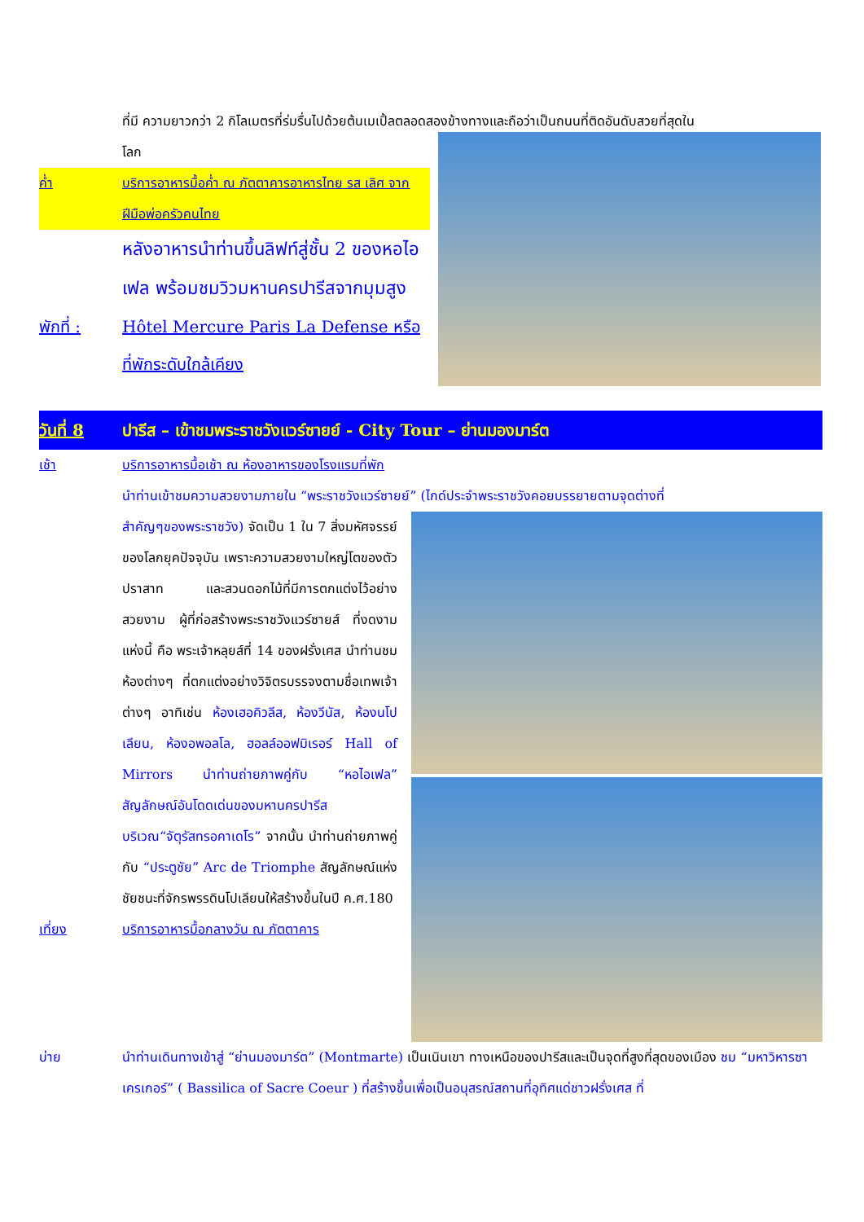ที่มี ความยาวกว่า 2 กิโลเมตรที่ร่มรื่นไปด้วยต้นเมเปิ้ลตลอดสองข้างทางและถือว่าเป็นถนนที่ติดอันดับสวยที่สุดใน
โลก
ค่ำ บริการอาหารมื้อค่ำ ณ ภัตตาคารอาหารไทย รส เลิศ จากฝีมือพ่อครัวคนไทย
หลังอาหารนำท่านขึ้นลิฟท์สู่ชั้น 2 ของหอไอเฟล พร้อมชมวิวมหานครปารีสจากมุมสูง
พักที่ : Hôtel Mercure Paris La Defense หรือที่พักระดับใกล้เคียง
วันที่ 8 ปารีส – เข้าชมพระราชวังแวร์ซายย์ - City Tour – ย่านมองมาร์ต
เช้า บริการอาหารมื้อเช้า ณ ห้องอาหารของโรงแรมที่พัก
นำท่านเข้าชมความสวยงามภายใน “พระราชวังแวร์ซายย์” (ไกด์ประจำพระราชวังคอยบรรยายตามจุดต่างที่
สำคัญๆของพระราชวัง) จัดเป็น 1 ใน 7 สิ่งมหัศจรรย์ของโลกยุคปัจจุบัน เพราะความสวยงามใหญ่โตของตัวปราสาท และสวนดอกไม้ที่มีการตกแต่งไว้อย่างสวยงาม ผู้ที่ก่อสร้างพระราชวังแวร์ซายส์ ที่งดงามแห่งนี้ คือ พระเจ้าหลุยส์ที่ 14 ของฝรั่งเศส นำท่านชมห้องต่างๆ ที่ตกแต่งอย่างวิจิตรบรรจงตามชื่อเทพเจ้าต่างๆ อาทิเช่น ห้องเฮอคิวลีส, ห้องวีนัส, ห้องนโปเลียน, ห้องอพอลโล, ฮอลล์ออฟมิเรอร์ Hall of Mirrors นำท่านถ่ายภาพคู่กับ “หอไอเฟล” สัญลักษณ์อันโดดเด่นของมหานครปารีส บริเวณ“จัตุรัสทรอคาเดโร” จากนั้น นำท่านถ่ายภาพคู่กับ “ประตูชัย” Arc de Triomphe สัญลักษณ์แห่งชัยชนะที่จักรพรรดินโปเลียนให้สร้างขึ้นในปี ค.ศ.180
เที่ยง บริการอาหารมื้อกลางวัน ณ ภัตตาคาร
บ่าย นำท่านเดินทางเข้าสู่ “ย่านมองมาร์ต” (Montmarte) เป็นเนินเขา ทางเหนือของปารีสและเป็นจุดที่สูงที่สุดของเมือง ชม “มหาวิหารซาเครเกอร์” ( Bassilica of Sacre Coeur ) ที่สร้างขึ้นเพื่อเป็นอนุสรณ์สถานที่อุทิศแด่ชาวฝรั่งเศส ที่